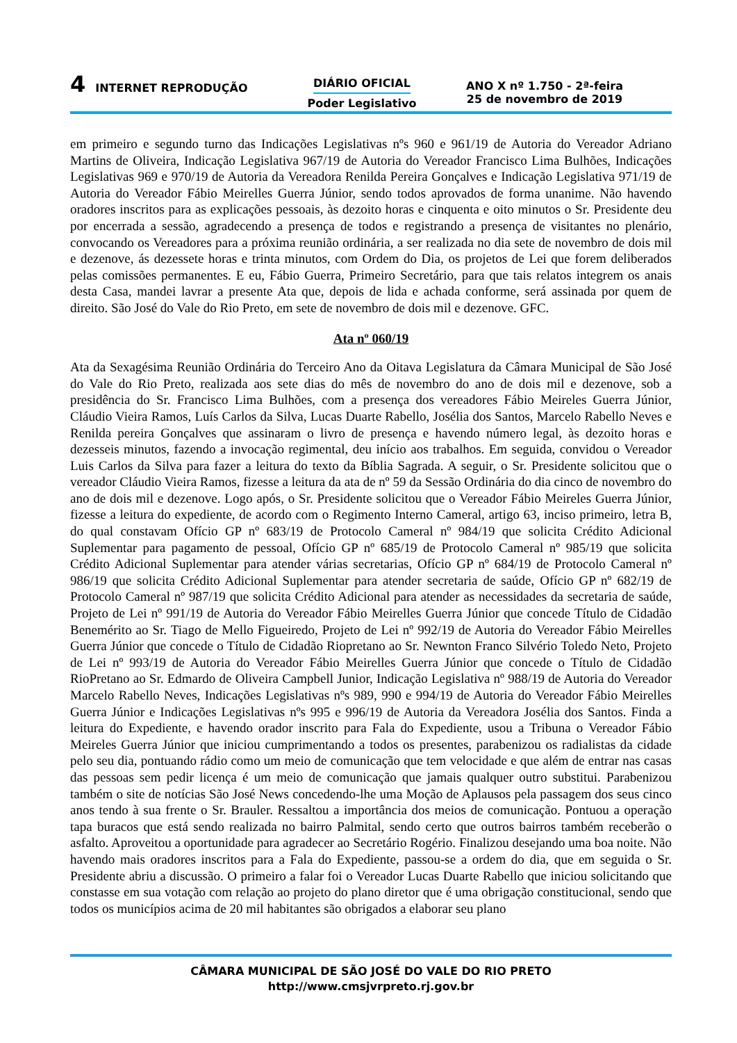4 INTERNET REPRODUÇÃO
DIÁRIO OFICIAL
Poder Legislativo
ANO X nº 1.750 - 2ª-feira
25 de novembro de 2019
em primeiro e segundo turno das Indicações Legislativas nºs 960 e 961/19 de Autoria do Vereador Adriano Martins de Oliveira, Indicação Legislativa 967/19 de Autoria do Vereador Francisco Lima Bulhões, Indicações Legislativas 969 e 970/19 de Autoria da Vereadora Renilda Pereira Gonçalves e Indicação Legislativa 971/19 de Autoria do Vereador Fábio Meirelles Guerra Júnior, sendo todos aprovados de forma unanime. Não havendo oradores inscritos para as explicações pessoais, às dezoito horas e cinquenta e oito minutos o Sr. Presidente deu por encerrada a sessão, agradecendo a presença de todos e registrando a presença de visitantes no plenário, convocando os Vereadores para a próxima reunião ordinária, a ser realizada no dia sete de novembro de dois mil e dezenove, ás dezessete horas e trinta minutos, com Ordem do Dia, os projetos de Lei que forem deliberados pelas comissões permanentes. E eu, Fábio Guerra, Primeiro Secretário, para que tais relatos integrem os anais desta Casa, mandei lavrar a presente Ata que, depois de lida e achada conforme, será assinada por quem de direito. São José do Vale do Rio Preto, em sete de novembro de dois mil e dezenove. GFC.
Ata nº 060/19
Ata da Sexagésima Reunião Ordinária do Terceiro Ano da Oitava Legislatura da Câmara Municipal de São José do Vale do Rio Preto, realizada aos sete dias do mês de novembro do ano de dois mil e dezenove, sob a presidência do Sr. Francisco Lima Bulhões, com a presença dos vereadores Fábio Meireles Guerra Júnior, Cláudio Vieira Ramos, Luís Carlos da Silva, Lucas Duarte Rabello, Josélia dos Santos, Marcelo Rabello Neves e Renilda pereira Gonçalves que assinaram o livro de presença e havendo número legal, às dezoito horas e dezesseis minutos, fazendo a invocação regimental, deu início aos trabalhos. Em seguida, convidou o Vereador Luis Carlos da Silva para fazer a leitura do texto da Bíblia Sagrada. A seguir, o Sr. Presidente solicitou que o vereador Cláudio Vieira Ramos, fizesse a leitura da ata de nº 59 da Sessão Ordinária do dia cinco de novembro do ano de dois mil e dezenove. Logo após, o Sr. Presidente solicitou que o Vereador Fábio Meireles Guerra Júnior, fizesse a leitura do expediente, de acordo com o Regimento Interno Cameral, artigo 63, inciso primeiro, letra B, do qual constavam Ofício GP nº 683/19 de Protocolo Cameral nº 984/19 que solicita Crédito Adicional Suplementar para pagamento de pessoal, Ofício GP nº 685/19 de Protocolo Cameral nº 985/19 que solicita Crédito Adicional Suplementar para atender várias secretarias, Ofício GP nº 684/19 de Protocolo Cameral nº 986/19 que solicita Crédito Adicional Suplementar para atender secretaria de saúde, Ofício GP nº 682/19 de Protocolo Cameral nº 987/19 que solicita Crédito Adicional para atender as necessidades da secretaria de saúde, Projeto de Lei nº 991/19 de Autoria do Vereador Fábio Meirelles Guerra Júnior que concede Título de Cidadão Benemérito ao Sr. Tiago de Mello Figueiredo, Projeto de Lei nº 992/19 de Autoria do Vereador Fábio Meirelles Guerra Júnior que concede o Título de Cidadão Riopretano ao Sr. Newnton Franco Silvério Toledo Neto, Projeto de Lei nº 993/19 de Autoria do Vereador Fábio Meirelles Guerra Júnior que concede o Título de Cidadão RioPretano ao Sr. Edmardo de Oliveira Campbell Junior, Indicação Legislativa nº 988/19 de Autoria do Vereador Marcelo Rabello Neves, Indicações Legislativas nºs 989, 990 e 994/19 de Autoria do Vereador Fábio Meirelles Guerra Júnior e Indicações Legislativas nºs 995 e 996/19 de Autoria da Vereadora Josélia dos Santos. Finda a leitura do Expediente, e havendo orador inscrito para Fala do Expediente, usou a Tribuna o Vereador Fábio Meireles Guerra Júnior que iniciou cumprimentando a todos os presentes, parabenizou os radialistas da cidade pelo seu dia, pontuando rádio como um meio de comunicação que tem velocidade e que além de entrar nas casas das pessoas sem pedir licença é um meio de comunicação que jamais qualquer outro substitui. Parabenizou também o site de notícias São José News concedendo-lhe uma Moção de Aplausos pela passagem dos seus cinco anos tendo à sua frente o Sr. Brauler. Ressaltou a importância dos meios de comunicação. Pontuou a operação tapa buracos que está sendo realizada no bairro Palmital, sendo certo que outros bairros também receberão o asfalto. Aproveitou a oportunidade para agradecer ao Secretário Rogério. Finalizou desejando uma boa noite. Não havendo mais oradores inscritos para a Fala do Expediente, passou-se a ordem do dia, que em seguida o Sr. Presidente abriu a discussão. O primeiro a falar foi o Vereador Lucas Duarte Rabello que iniciou solicitando que constasse em sua votação com relação ao projeto do plano diretor que é uma obrigação constitucional, sendo que todos os municípios acima de 20 mil habitantes são obrigados a elaborar seu plano
CÂMARA MUNICIPAL DE SÃO JOSÉ DO VALE DO RIO PRETO
http://www.cmsjvrpreto.rj.gov.br